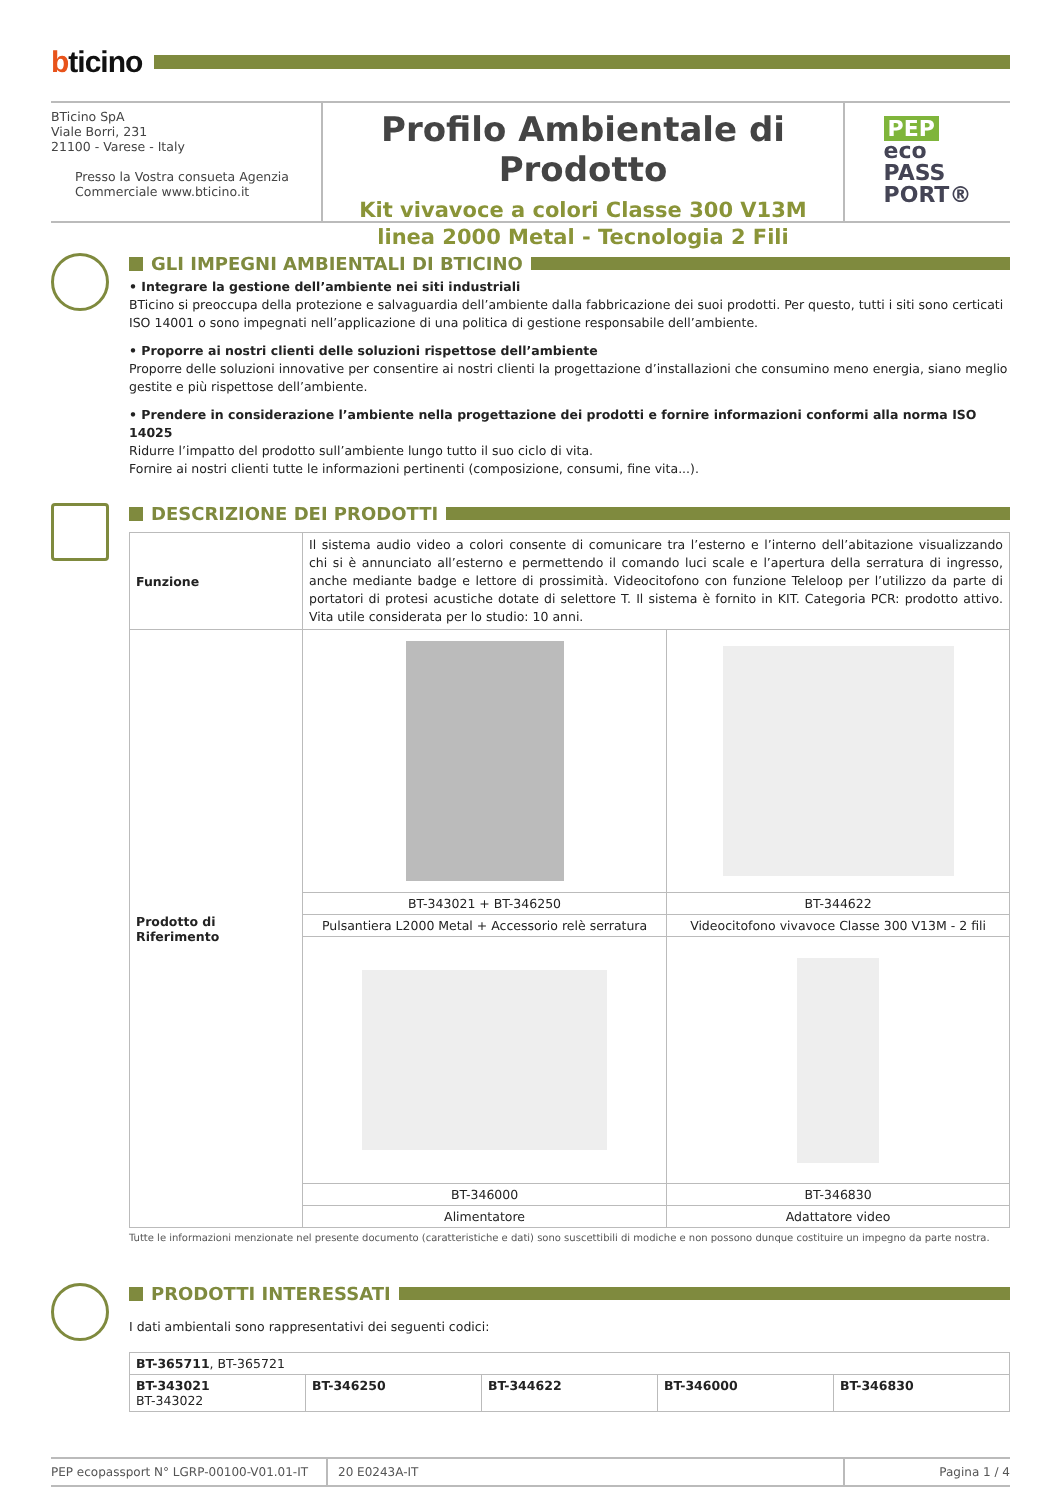bticino
BTicino SpA
Viale Borri, 231
21100 - Varese - Italy
Presso la Vostra consueta Agenzia
Commerciale www.bticino.it
Profilo Ambientale di Prodotto
Kit vivavoce a colori Classe 300 V13M
linea 2000 Metal - Tecnologia 2 Fili
PEP
eco
PASS
PORT®
GLI IMPEGNI AMBIENTALI DI BTICINO
• Integrare la gestione dell’ambiente nei siti industriali
BTicino si preoccupa della protezione e salvaguardia dell’ambiente dalla fabbricazione dei suoi prodotti. Per questo, tutti i siti sono certicati ISO 14001 o sono impegnati nell’applicazione di una politica di gestione responsabile dell’ambiente.
• Proporre ai nostri clienti delle soluzioni rispettose dell’ambiente
Proporre delle soluzioni innovative per consentire ai nostri clienti la progettazione d’installazioni che consumino meno energia, siano meglio gestite e più rispettose dell’ambiente.
• Prendere in considerazione l’ambiente nella progettazione dei prodotti e fornire informazioni conformi alla norma ISO 14025
Ridurre l’impatto del prodotto sull’ambiente lungo tutto il suo ciclo di vita.
Fornire ai nostri clienti tutte le informazioni pertinenti (composizione, consumi, fine vita...).
DESCRIZIONE DEI PRODOTTI
| Funzione | Il sistema audio video a colori consente di comunicare tra l’esterno e l’interno dell’abitazione visualizzando chi si è annunciato all’esterno e permettendo il comando luci scale e l’apertura della serratura di ingresso, anche mediante badge e lettore di prossimità. Videocitofono con funzione Teleloop per l’utilizzo da parte di portatori di protesi acustiche dotate di selettore T. Il sistema è fornito in KIT. Categoria PCR: prodotto attivo. Vita utile considerata per lo studio: 10 anni. | |
| Prodotto di Riferimento | | |
| | BT-343021 + BT-346250 | BT-344622 |
| | Pulsantiera L2000 Metal + Accessorio relè serratura | Videocitofono vivavoce Classe 300 V13M - 2 fili |
| | BT-346000 | BT-346830 |
| | Alimentatore | Adattatore video |
Tutte le informazioni menzionate nel presente documento (caratteristiche e dati) sono suscettibili di modiche e non possono dunque costituire un impegno da parte nostra.
PRODOTTI INTERESSATI
I dati ambientali sono rappresentativi dei seguenti codici:
| BT-365711 , BT-365721 | | | | |
| BT-343021 BT-343022 | BT-346250 | BT-344622 | BT-346000 | BT-346830 |
PEP ecopassport N° LGRP-00100-V01.01-IT
20 E0243A-IT Pagina 1 / 4